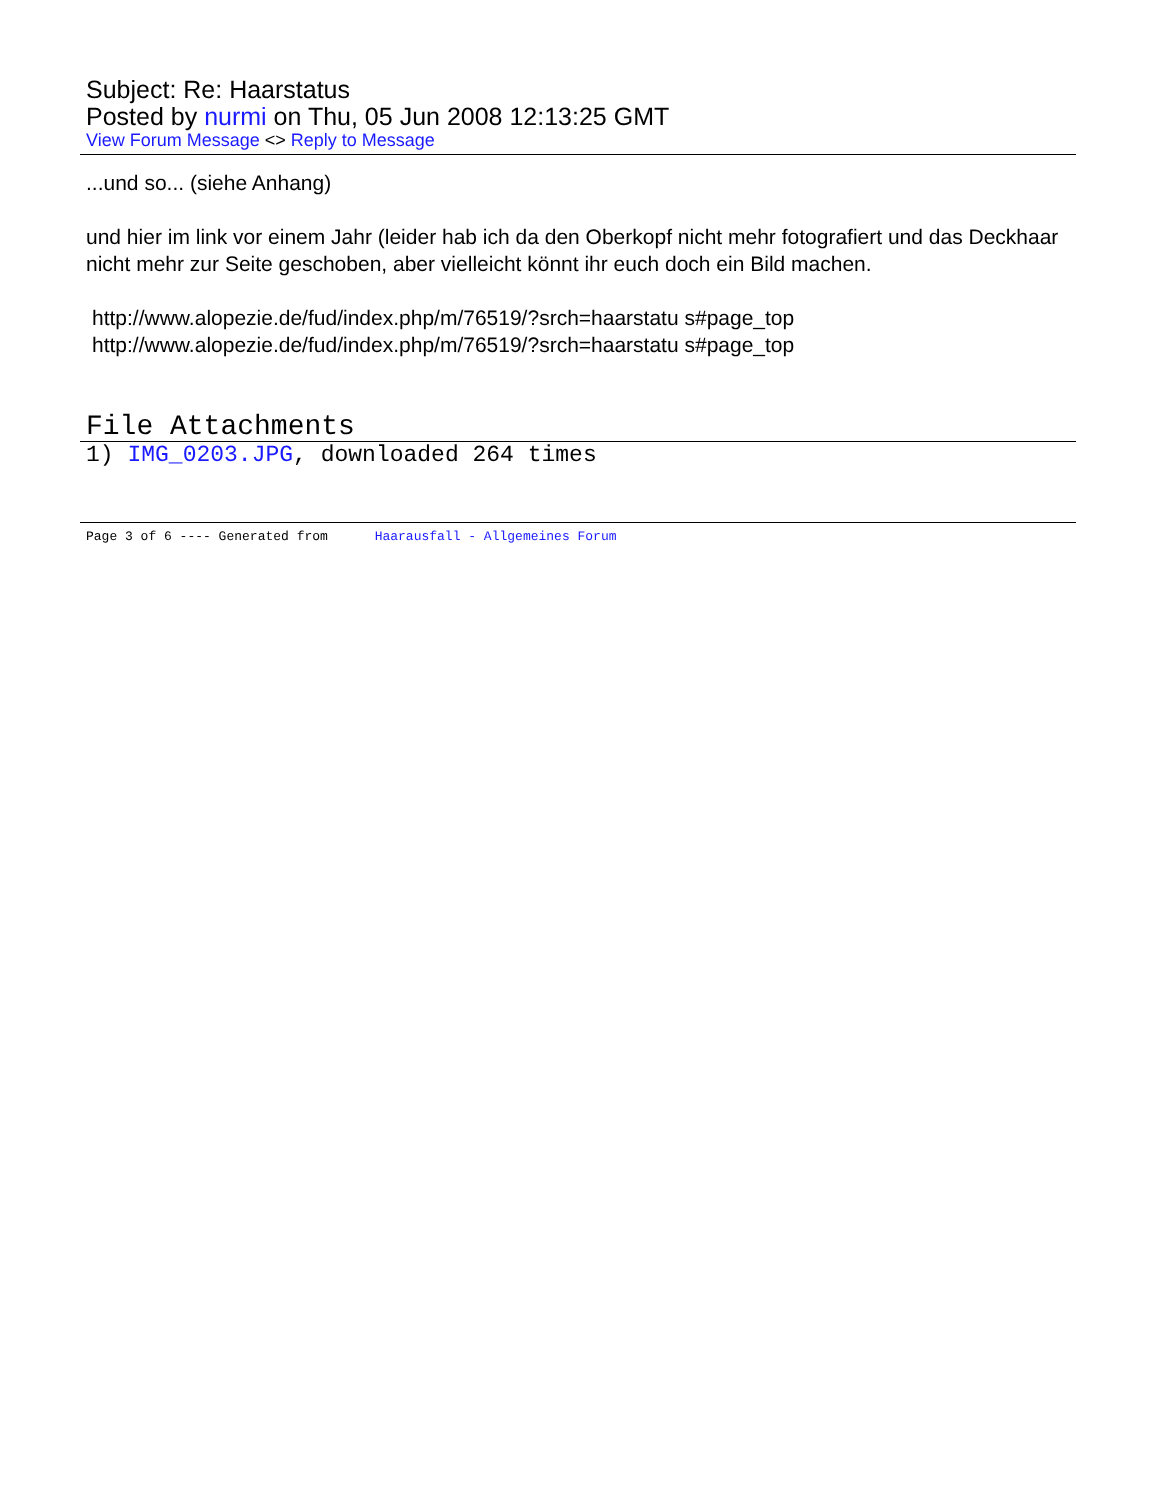Subject: Re: Haarstatus
Posted by nurmi on Thu, 05 Jun 2008 12:13:25 GMT
View Forum Message <> Reply to Message
...und so... (siehe Anhang)
und hier im link vor einem Jahr (leider hab ich da den Oberkopf nicht mehr fotografiert und das Deckhaar nicht mehr zur Seite geschoben, aber vielleicht könnt ihr euch doch ein Bild machen.
http://www.alopezie.de/fud/index.php/m/76519/?srch=haarstatu s#page_top
http://www.alopezie.de/fud/index.php/m/76519/?srch=haarstatu s#page_top
File Attachments
1) IMG_0203.JPG, downloaded 264 times
Page 3 of 6 ---- Generated from Haarausfall - Allgemeines Forum